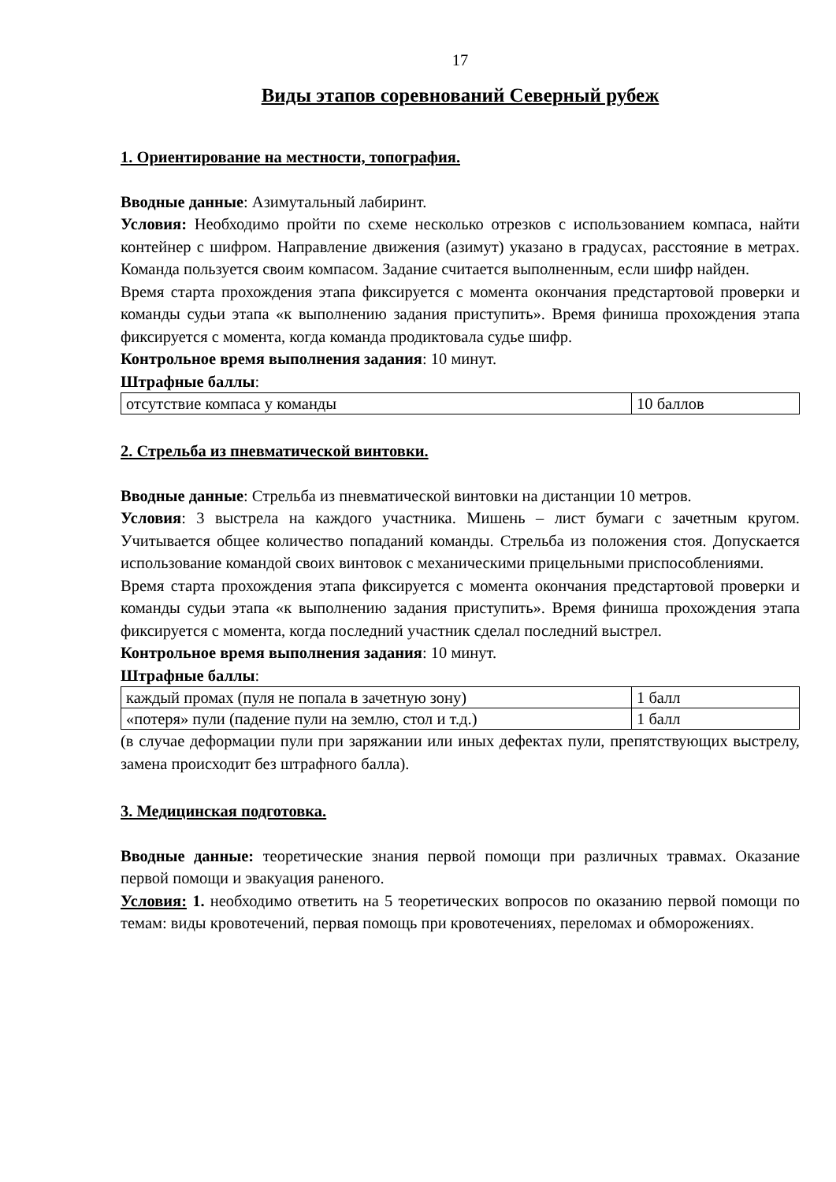17
Виды этапов соревнований Северный рубеж
1. Ориентирование на местности, топография.
Вводные данные: Азимутальный лабиринт.
Условия: Необходимо пройти по схеме несколько отрезков с использованием компаса, найти контейнер с шифром. Направление движения (азимут) указано в градусах, расстояние в метрах. Команда пользуется своим компасом. Задание считается выполненным, если шифр найден.
Время старта прохождения этапа фиксируется с момента окончания предстартовой проверки и команды судьи этапа «к выполнению задания приступить». Время финиша прохождения этапа фиксируется с момента, когда команда продиктовала судье шифр.
Контрольное время выполнения задания: 10 минут.
Штрафные баллы:
| отсутствие компаса у команды | 10 баллов |
2. Стрельба из пневматической винтовки.
Вводные данные: Стрельба из пневматической винтовки на дистанции 10 метров.
Условия: 3 выстрела на каждого участника. Мишень – лист бумаги с зачетным кругом. Учитывается общее количество попаданий команды. Стрельба из положения стоя. Допускается использование командой своих винтовок с механическими прицельными приспособлениями.
Время старта прохождения этапа фиксируется с момента окончания предстартовой проверки и команды судьи этапа «к выполнению задания приступить». Время финиша прохождения этапа фиксируется с момента, когда последний участник сделал последний выстрел.
Контрольное время выполнения задания: 10 минут.
Штрафные баллы:
| каждый промах (пуля не попала в зачетную зону) | 1 балл |
| «потеря» пули (падение пули на землю, стол и т.д.) | 1 балл |
(в случае деформации пули при заряжании или иных дефектах пули, препятствующих выстрелу, замена происходит без штрафного балла).
3. Медицинская подготовка.
Вводные данные: теоретические знания первой помощи при различных травмах. Оказание первой помощи и эвакуация раненого.
Условия: 1. необходимо ответить на 5 теоретических вопросов по оказанию первой помощи по темам: виды кровотечений, первая помощь при кровотечениях, переломах и обморожениях.